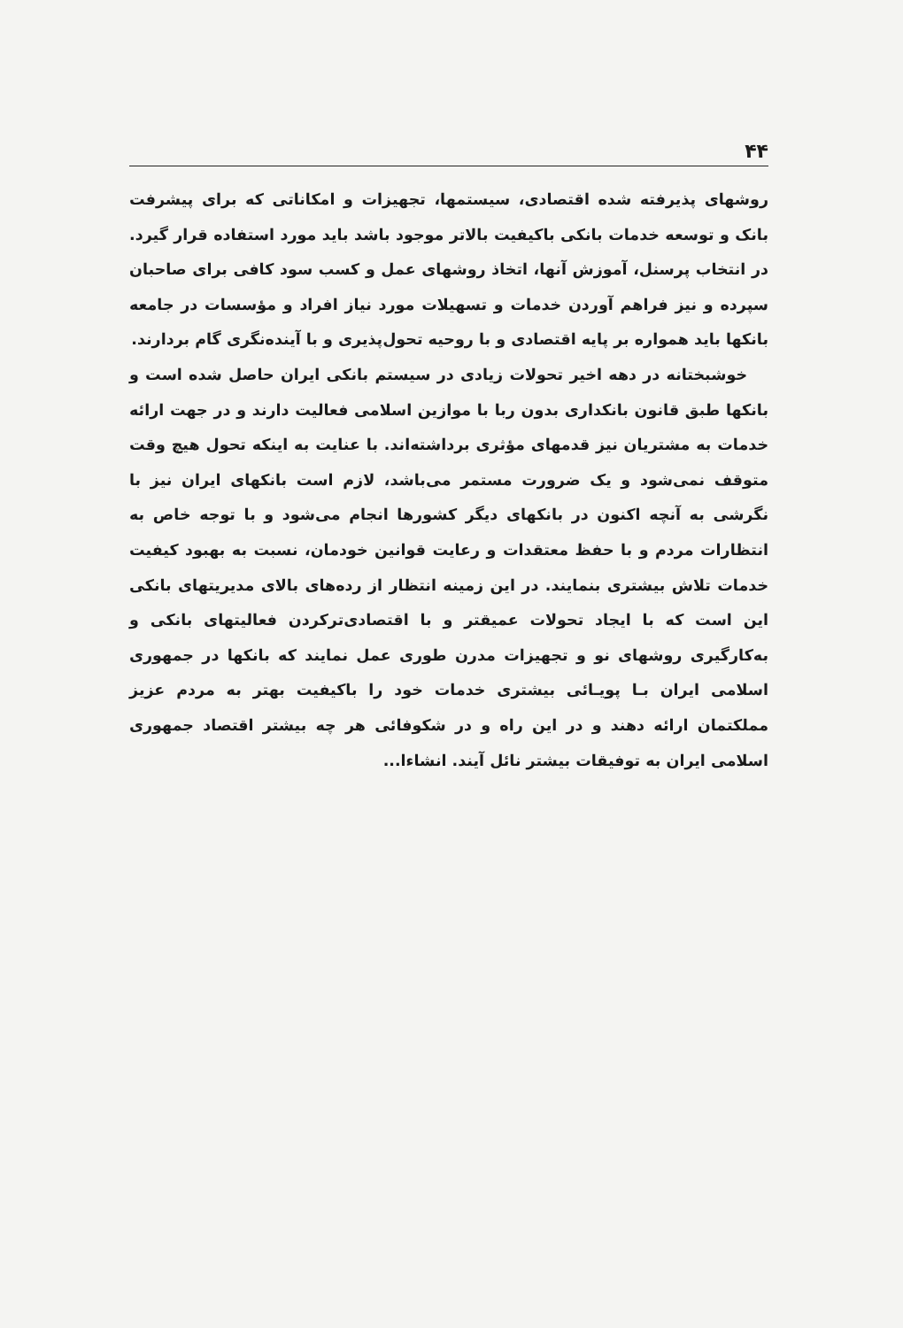۴۴
روشهای پذیرفته شده اقتصادی، سیستمها، تجهیزات و امکاناتی که برای پیشرفت بانک و توسعه خدمات بانکی باکیفیت بالاتر موجود باشد باید مورد استفاده قرار گیرد. در انتخاب پرسنل، آموزش آنها، اتخاذ روشهای عمل و کسب سود کافی برای صاحبان سپرده و نیز فراهم آوردن خدمات و تسهیلات مورد نیاز افراد و مؤسسات در جامعه بانکها باید همواره بر پایه اقتصادی و با روحیه تحول‌پذیری و با آینده‌نگری گام بردارند.
خوشبختانه در دهه اخیر تحولات زیادی در سیستم بانکی ایران حاصل شده است و بانکها طبق قانون بانکداری بدون ربا با موازین اسلامی فعالیت دارند و در جهت ارائه خدمات به مشتریان نیز قدمهای مؤثری برداشته‌اند. با عنایت به اینکه تحول هیچ وقت متوقف نمی‌شود و یک ضرورت مستمر می‌باشد، لازم است بانکهای ایران نیز با نگرشی به آنچه اکنون در بانکهای دیگر کشورها انجام می‌شود و با توجه خاص به انتظارات مردم و با حفظ معتقدات و رعایت قوانین خودمان، نسبت به بهبود کیفیت خدمات تلاش بیشتری بنمایند. در این زمینه انتظار از رده‌های بالای مدیریتهای بانکی این است که با ایجاد تحولات عمیقتر و با اقتصادی‌ترکردن فعالیتهای بانکی و به‌کارگیری روشهای نو و تجهیزات مدرن طوری عمل نمایند که بانکها در جمهوری اسلامی ایران بـا پویـائی بیشتری خدمات خود را باکیفیت بهتر به مردم عزیز مملکتمان ارائه دهند و در این راه و در شکوفائی هر چه بیشتر اقتصاد جمهوری اسلامی ایران به توفیقات بیشتر نائل آیند. انشاءا...